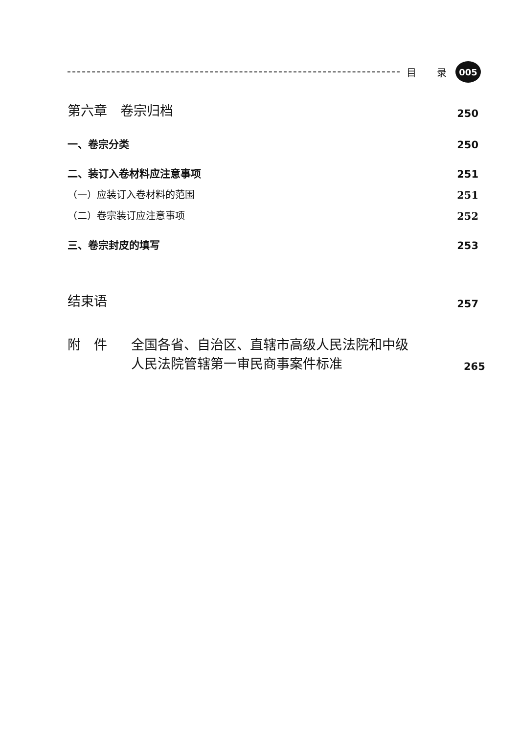目 录
005
第六章　卷宗归档 250
一、卷宗分类 250
二、装订入卷材料应注意事项 251
（一）应装订入卷材料的范围 251
（二）卷宗装订应注意事项 252
三、卷宗封皮的填写 253
结束语 257
附　件 全国各省、自治区、直辖市高级人民法院和中级
人民法院管辖第一审民商事案件标准 265